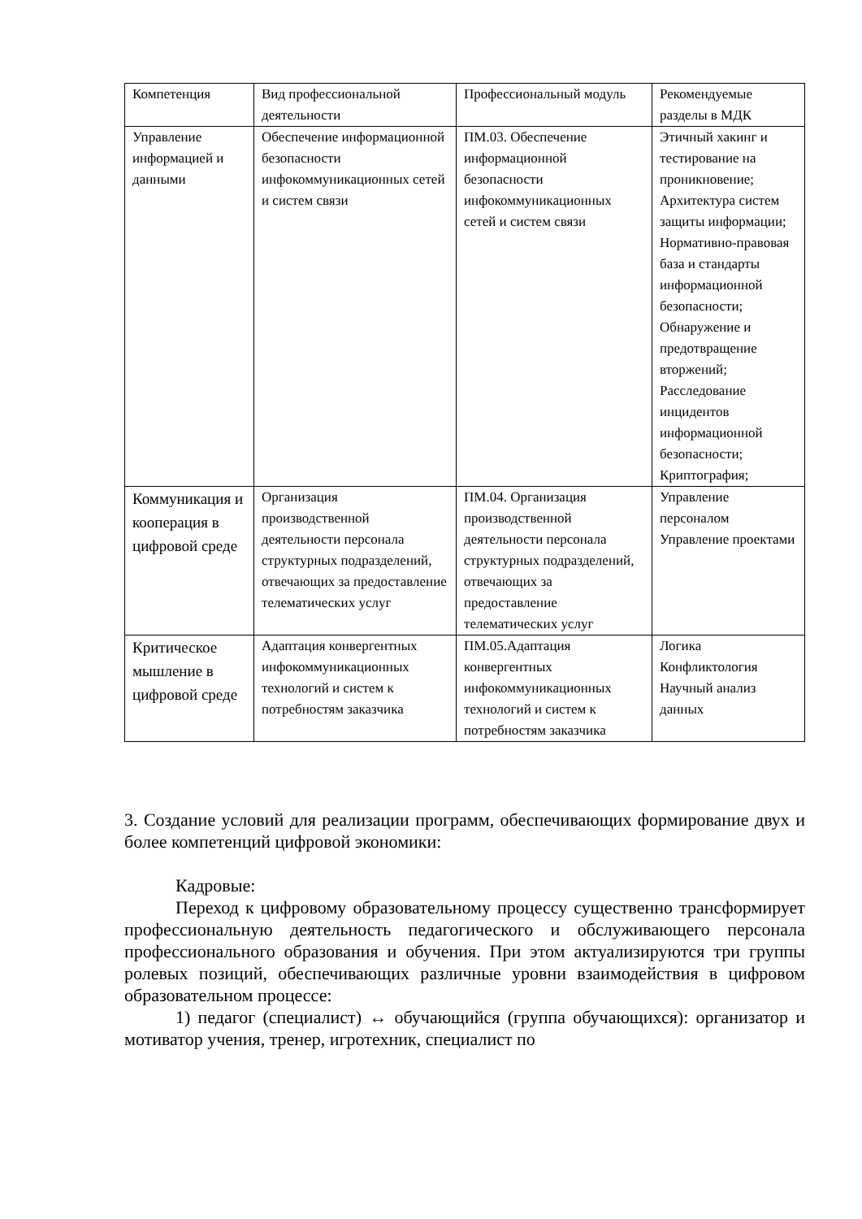| Компетенция | Вид профессиональной деятельности | Профессиональный модуль | Рекомендуемые разделы в МДК |
| Управление информацией и данными | Обеспечение информационной безопасности инфокоммуникационных сетей и систем связи | ПМ.03. Обеспечение информационной безопасности инфокоммуникационных сетей и систем связи | Этичный хакинг и тестирование на проникновение; Архитектура систем защиты информации; Нормативно-правовая база и стандарты информационной безопасности; Обнаружение и предотвращение вторжений; Расследование инцидентов информационной безопасности; Криптография; |
| Коммуникация и кооперация в цифровой среде | Организация производственной деятельности персонала структурных подразделений, отвечающих за предоставление телематических услуг | ПМ.04. Организация производственной деятельности персонала структурных подразделений, отвечающих за предоставление телематических услуг | Управление персоналом Управление проектами |
| Критическое мышление в цифровой среде | Адаптация конвергентных инфокоммуникационных технологий и систем к потребностям заказчика | ПМ.05.Адаптация конвергентных инфокоммуникационных технологий и систем к потребностям заказчика | Логика Конфликтология Научный анализ данных |
3. Создание условий для реализации программ, обеспечивающих формирование двух и более компетенций цифровой экономики:
Кадровые:
Переход к цифровому образовательному процессу существенно трансформирует профессиональную деятельность педагогического и обслуживающего персонала профессионального образования и обучения. При этом актуализируются три группы ролевых позиций, обеспечивающих различные уровни взаимодействия в цифровом образовательном процессе:
1) педагог (специалист) ↔ обучающийся (группа обучающихся): организатор и мотиватор учения, тренер, игротехник, специалист по